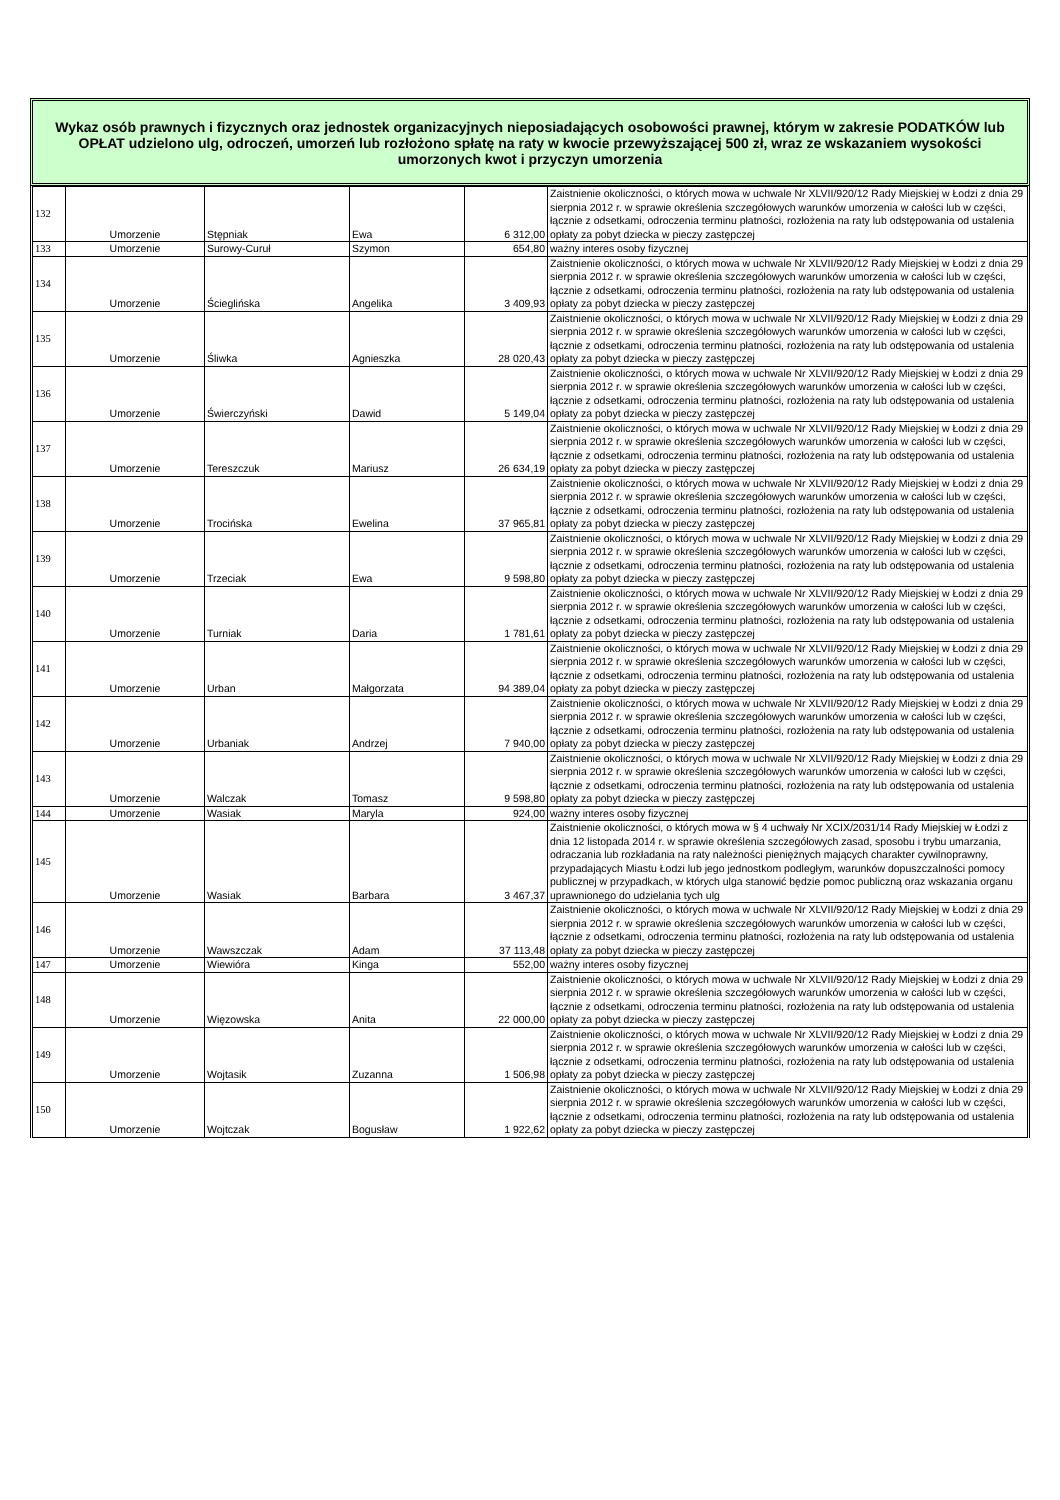Wykaz osób prawnych i fizycznych oraz jednostek organizacyjnych nieposiadających osobowości prawnej, którym w zakresie PODATKÓW lub OPŁAT udzielono ulg, odroczeń, umorzeń lub rozłożono spłatę na raty w kwocie przewyższającej 500 zł, wraz ze wskazaniem wysokości umorzonych kwot i przyczyn umorzenia
| 132 | Umorzenie | Stępniak | Ewa | 6 312,00 | Zaistnienie okoliczności, o których mowa w uchwale Nr XLVII/920/12 Rady Miejskiej w Łodzi z dnia 29 sierpnia 2012 r. w sprawie określenia szczegółowych warunków umorzenia w całości lub w części, łącznie z odsetkami, odroczenia terminu płatności, rozłożenia na raty lub odstępowania od ustalenia opłaty za pobyt dziecka w pieczy zastępczej |
| 133 | Umorzenie | Surowy-Curuł | Szymon | 654,80 | ważny interes osoby fizycznej |
| 134 | Umorzenie | Ścieglińska | Angelika | 3 409,93 | Zaistnienie okoliczności, o których mowa w uchwale Nr XLVII/920/12 Rady Miejskiej w Łodzi z dnia 29 sierpnia 2012 r. w sprawie określenia szczegółowych warunków umorzenia w całości lub w części, łącznie z odsetkami, odroczenia terminu płatności, rozłożenia na raty lub odstępowania od ustalenia opłaty za pobyt dziecka w pieczy zastępczej |
| 135 | Umorzenie | Śliwka | Agnieszka | 28 020,43 | Zaistnienie okoliczności, o których mowa w uchwale Nr XLVII/920/12 Rady Miejskiej w Łodzi z dnia 29 sierpnia 2012 r. w sprawie określenia szczegółowych warunków umorzenia w całości lub w części, łącznie z odsetkami, odroczenia terminu płatności, rozłożenia na raty lub odstępowania od ustalenia opłaty za pobyt dziecka w pieczy zastępczej |
| 136 | Umorzenie | Świerczyński | Dawid | 5 149,04 | Zaistnienie okoliczności, o których mowa w uchwale Nr XLVII/920/12 Rady Miejskiej w Łodzi z dnia 29 sierpnia 2012 r. w sprawie określenia szczegółowych warunków umorzenia w całości lub w części, łącznie z odsetkami, odroczenia terminu płatności, rozłożenia na raty lub odstępowania od ustalenia opłaty za pobyt dziecka w pieczy zastępczej |
| 137 | Umorzenie | Tereszczuk | Mariusz | 26 634,19 | Zaistnienie okoliczności, o których mowa w uchwale Nr XLVII/920/12 Rady Miejskiej w Łodzi z dnia 29 sierpnia 2012 r. w sprawie określenia szczegółowych warunków umorzenia w całości lub w części, łącznie z odsetkami, odroczenia terminu płatności, rozłożenia na raty lub odstępowania od ustalenia opłaty za pobyt dziecka w pieczy zastępczej |
| 138 | Umorzenie | Trocińska | Ewelina | 37 965,81 | Zaistnienie okoliczności, o których mowa w uchwale Nr XLVII/920/12 Rady Miejskiej w Łodzi z dnia 29 sierpnia 2012 r. w sprawie określenia szczegółowych warunków umorzenia w całości lub w części, łącznie z odsetkami, odroczenia terminu płatności, rozłożenia na raty lub odstępowania od ustalenia opłaty za pobyt dziecka w pieczy zastępczej |
| 139 | Umorzenie | Trzeciak | Ewa | 9 598,80 | Zaistnienie okoliczności, o których mowa w uchwale Nr XLVII/920/12 Rady Miejskiej w Łodzi z dnia 29 sierpnia 2012 r. w sprawie określenia szczegółowych warunków umorzenia w całości lub w części, łącznie z odsetkami, odroczenia terminu płatności, rozłożenia na raty lub odstępowania od ustalenia opłaty za pobyt dziecka w pieczy zastępczej |
| 140 | Umorzenie | Turniak | Daria | 1 781,61 | Zaistnienie okoliczności, o których mowa w uchwale Nr XLVII/920/12 Rady Miejskiej w Łodzi z dnia 29 sierpnia 2012 r. w sprawie określenia szczegółowych warunków umorzenia w całości lub w części, łącznie z odsetkami, odroczenia terminu płatności, rozłożenia na raty lub odstępowania od ustalenia opłaty za pobyt dziecka w pieczy zastępczej |
| 141 | Umorzenie | Urban | Małgorzata | 94 389,04 | Zaistnienie okoliczności, o których mowa w uchwale Nr XLVII/920/12 Rady Miejskiej w Łodzi z dnia 29 sierpnia 2012 r. w sprawie określenia szczegółowych warunków umorzenia w całości lub w części, łącznie z odsetkami, odroczenia terminu płatności, rozłożenia na raty lub odstępowania od ustalenia opłaty za pobyt dziecka w pieczy zastępczej |
| 142 | Umorzenie | Urbaniak | Andrzej | 7 940,00 | Zaistnienie okoliczności, o których mowa w uchwale Nr XLVII/920/12 Rady Miejskiej w Łodzi z dnia 29 sierpnia 2012 r. w sprawie określenia szczegółowych warunków umorzenia w całości lub w części, łącznie z odsetkami, odroczenia terminu płatności, rozłożenia na raty lub odstępowania od ustalenia opłaty za pobyt dziecka w pieczy zastępczej |
| 143 | Umorzenie | Walczak | Tomasz | 9 598,80 | Zaistnienie okoliczności, o których mowa w uchwale Nr XLVII/920/12 Rady Miejskiej w Łodzi z dnia 29 sierpnia 2012 r. w sprawie określenia szczegółowych warunków umorzenia w całości lub w części, łącznie z odsetkami, odroczenia terminu płatności, rozłożenia na raty lub odstępowania od ustalenia opłaty za pobyt dziecka w pieczy zastępczej |
| 144 | Umorzenie | Wasiak | Maryla | 924,00 | ważny interes osoby fizycznej |
| 145 | Umorzenie | Wasiak | Barbara | 3 467,37 | Zaistnienie okoliczności, o których mowa w § 4 uchwały Nr XCIX/2031/14 Rady Miejskiej w Łodzi z dnia 12 listopada 2014 r. w sprawie określenia szczegółowych zasad, sposobu i trybu umarzania, odraczania lub rozkładania na raty należności pieniężnych mających charakter cywilnoprawny, przypadających Miastu Łodzi lub jego jednostkom podległym, warunków dopuszczalności pomocy publicznej w przypadkach, w których ulga stanowić będzie pomoc publiczną oraz wskazania organu uprawnionego do udzielania tych ulg |
| 146 | Umorzenie | Wawszczak | Adam | 37 113,48 | Zaistnienie okoliczności, o których mowa w uchwale Nr XLVII/920/12 Rady Miejskiej w Łodzi z dnia 29 sierpnia 2012 r. w sprawie określenia szczegółowych warunków umorzenia w całości lub w części, łącznie z odsetkami, odroczenia terminu płatności, rozłożenia na raty lub odstępowania od ustalenia opłaty za pobyt dziecka w pieczy zastępczej |
| 147 | Umorzenie | Wiewióra | Kinga | 552,00 | ważny interes osoby fizycznej |
| 148 | Umorzenie | Więzowska | Anita | 22 000,00 | Zaistnienie okoliczności, o których mowa w uchwale Nr XLVII/920/12 Rady Miejskiej w Łodzi z dnia 29 sierpnia 2012 r. w sprawie określenia szczegółowych warunków umorzenia w całości lub w części, łącznie z odsetkami, odroczenia terminu płatności, rozłożenia na raty lub odstępowania od ustalenia opłaty za pobyt dziecka w pieczy zastępczej |
| 149 | Umorzenie | Wojtasik | Zuzanna | 1 506,98 | Zaistnienie okoliczności, o których mowa w uchwale Nr XLVII/920/12 Rady Miejskiej w Łodzi z dnia 29 sierpnia 2012 r. w sprawie określenia szczegółowych warunków umorzenia w całości lub w części, łącznie z odsetkami, odroczenia terminu płatności, rozłożenia na raty lub odstępowania od ustalenia opłaty za pobyt dziecka w pieczy zastępczej |
| 150 | Umorzenie | Wojtczak | Bogusław | 1 922,62 | Zaistnienie okoliczności, o których mowa w uchwale Nr XLVII/920/12 Rady Miejskiej w Łodzi z dnia 29 sierpnia 2012 r. w sprawie określenia szczegółowych warunków umorzenia w całości lub w części, łącznie z odsetkami, odroczenia terminu płatności, rozłożenia na raty lub odstępowania od ustalenia opłaty za pobyt dziecka w pieczy zastępczej |